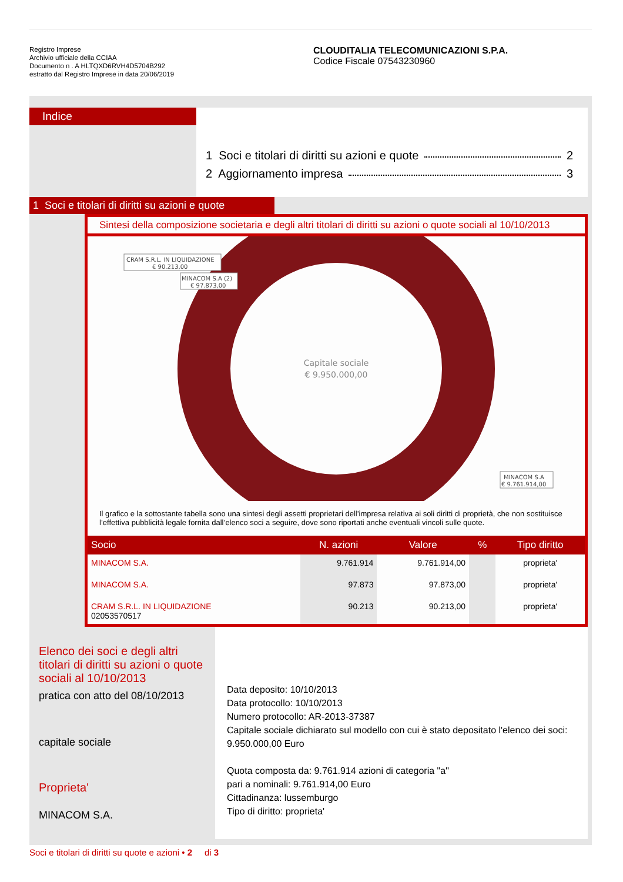Registro Imprese
Archivio ufficiale della CCIAA
Documento n . A HLTQXD6RVH4D5704B292
estratto dal Registro Imprese in data 20/06/2019
CLOUDITALIA TELECOMUNICAZIONI S.P.A.
Codice Fiscale 07543230960
Indice
1 Soci e titolari di diritti su azioni e quote 2
2 Aggiornamento impresa 3
1 Soci e titolari di diritti su azioni e quote
Sintesi della composizione societaria e degli altri titolari di diritti su azioni o quote sociali al 10/10/2013
CRAM S.R.L. IN LIQUIDAZIONE
€ 90.213,00
MINACOM S.A (2)
€ 97.873,00
Capitale sociale
€ 9.950.000,00
MINACOM S.A
€ 9.761.914,00
Il grafico e la sottostante tabella sono una sintesi degli assetti proprietari dell’impresa relativa ai soli diritti di proprietà, che non sostituisce l’effettiva pubblicità legale fornita dall’elenco soci a seguire, dove sono riportati anche eventuali vincoli sulle quote.
| Socio | N. azioni | Valore | % | Tipo diritto |
| --- | --- | --- | --- | --- |
| MINACOM S.A. | 9.761.914 | 9.761.914,00 | | proprieta' |
| MINACOM S.A. | 97.873 | 97.873,00 | | proprieta' |
| CRAM S.R.L. IN LIQUIDAZIONE 02053570517 | 90.213 | 90.213,00 | | proprieta' |
Elenco dei soci e degli altri titolari di diritti su azioni o quote sociali al 10/10/2013
pratica con atto del 08/10/2013
capitale sociale
Proprieta'
MINACOM S.A.
Data deposito: 10/10/2013
Data protocollo: 10/10/2013
Numero protocollo: AR-2013-37387
Capitale sociale dichiarato sul modello con cui è stato depositato l'elenco dei soci:
9.950.000,00 Euro
Quota composta da: 9.761.914 azioni di categoria "a"
pari a nominali: 9.761.914,00 Euro
Cittadinanza: lussemburgo
Tipo di diritto: proprieta'
Soci e titolari di diritti su quote e azioni • 2 di 3